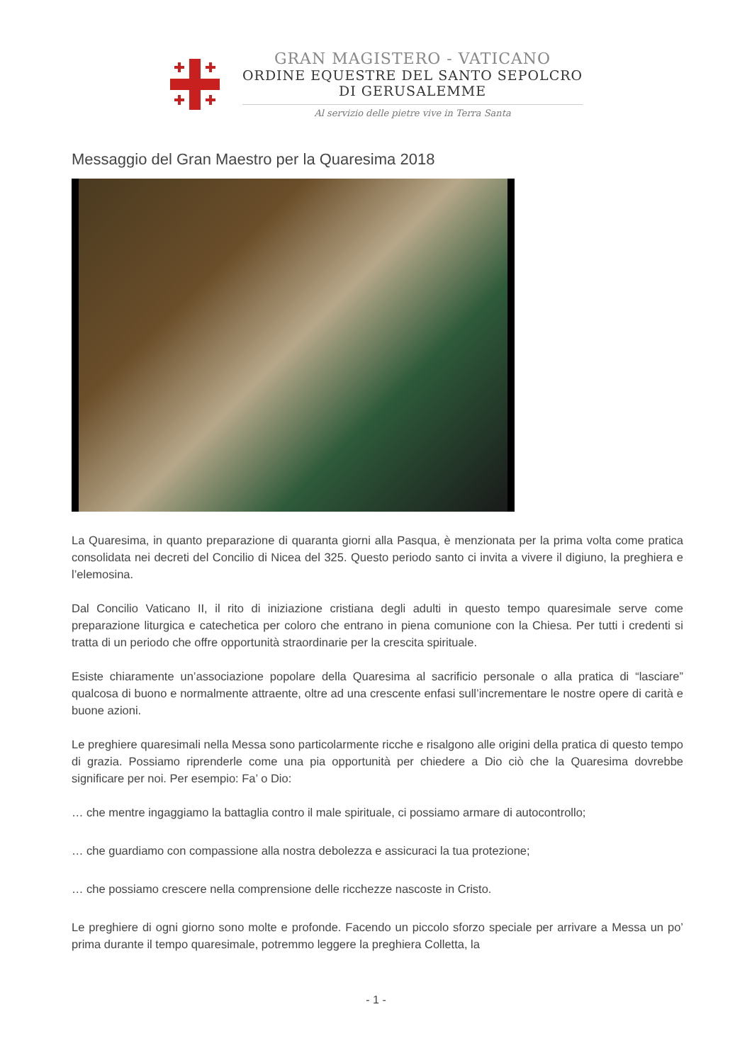GRAN MAGISTERO - VATICANO
ORDINE EQUESTRE DEL SANTO SEPOLCRO
DI GERUSALEMME
Al servizio delle pietre vive in Terra Santa
Messaggio del Gran Maestro per la Quaresima 2018
La Quaresima, in quanto preparazione di quaranta giorni alla Pasqua, è menzionata per la prima volta come pratica consolidata nei decreti del Concilio di Nicea del 325. Questo periodo santo ci invita a vivere il digiuno, la preghiera e l’elemosina.
Dal Concilio Vaticano II, il rito di iniziazione cristiana degli adulti in questo tempo quaresimale serve come preparazione liturgica e catechetica per coloro che entrano in piena comunione con la Chiesa. Per tutti i credenti si tratta di un periodo che offre opportunità straordinarie per la crescita spirituale.
Esiste chiaramente un’associazione popolare della Quaresima al sacrificio personale o alla pratica di “lasciare” qualcosa di buono e normalmente attraente, oltre ad una crescente enfasi sull’incrementare le nostre opere di carità e buone azioni.
Le preghiere quaresimali nella Messa sono particolarmente ricche e risalgono alle origini della pratica di questo tempo di grazia. Possiamo riprenderle come una pia opportunità per chiedere a Dio ciò che la Quaresima dovrebbe significare per noi. Per esempio: Fa’ o Dio:
… che mentre ingaggiamo la battaglia contro il male spirituale, ci possiamo armare di autocontrollo;
… che guardiamo con compassione alla nostra debolezza e assicuraci la tua protezione;
… che possiamo crescere nella comprensione delle ricchezze nascoste in Cristo.
Le preghiere di ogni giorno sono molte e profonde. Facendo un piccolo sforzo speciale per arrivare a Messa un po’ prima durante il tempo quaresimale, potremmo leggere la preghiera Colletta, la
- 1 -